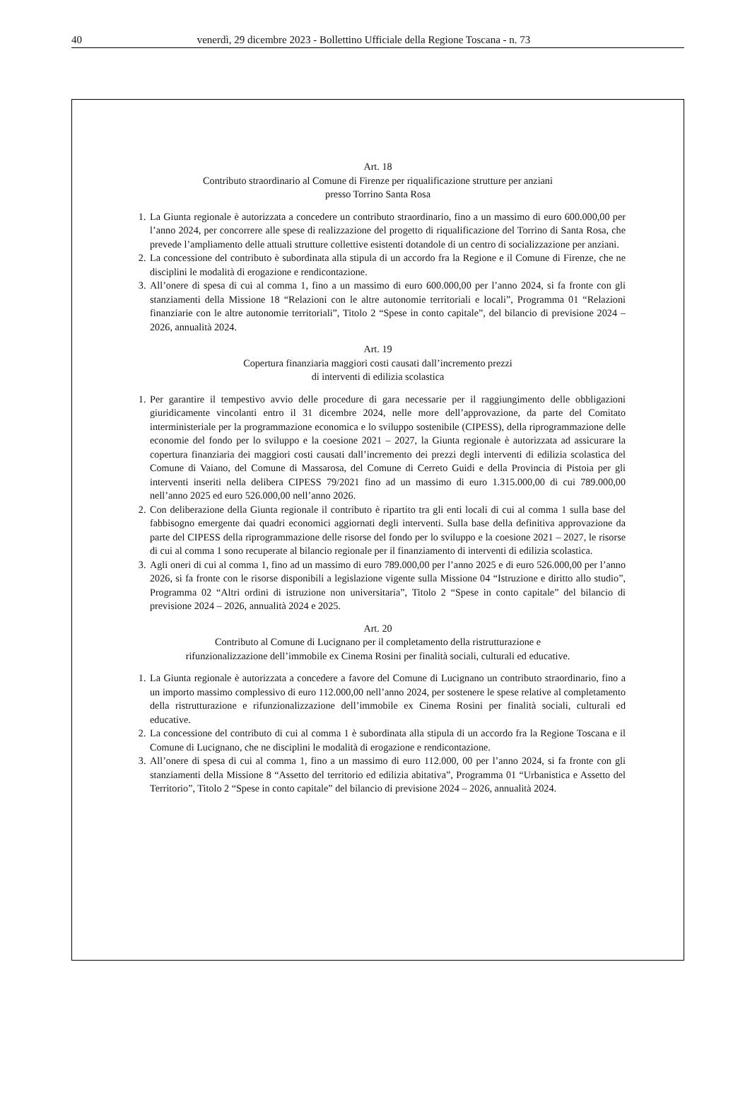40 venerdì, 29 dicembre 2023 - Bollettino Ufficiale della Regione Toscana - n. 73
Art. 18
Contributo straordinario al Comune di Firenze per riqualificazione strutture per anziani
presso Torrino Santa Rosa
1. La Giunta regionale è autorizzata a concedere un contributo straordinario, fino a un massimo di euro 600.000,00 per l’anno 2024, per concorrere alle spese di realizzazione del progetto di riqualificazione del Torrino di Santa Rosa, che prevede l’ampliamento delle attuali strutture collettive esistenti dotandole di un centro di socializzazione per anziani.
2. La concessione del contributo è subordinata alla stipula di un accordo fra la Regione e il Comune di Firenze, che ne disciplini le modalità di erogazione e rendicontazione.
3. All’onere di spesa di cui al comma 1, fino a un massimo di euro 600.000,00 per l’anno 2024, si fa fronte con gli stanziamenti della Missione 18 “Relazioni con le altre autonomie territoriali e locali”, Programma 01 “Relazioni finanziarie con le altre autonomie territoriali”, Titolo 2 “Spese in conto capitale”, del bilancio di previsione 2024 – 2026, annualità 2024.
Art. 19
Copertura finanziaria maggiori costi causati dall’incremento prezzi
di interventi di edilizia scolastica
1. Per garantire il tempestivo avvio delle procedure di gara necessarie per il raggiungimento delle obbligazioni giuridicamente vincolanti entro il 31 dicembre 2024, nelle more dell’approvazione, da parte del Comitato interministeriale per la programmazione economica e lo sviluppo sostenibile (CIPESS), della riprogrammazione delle economie del fondo per lo sviluppo e la coesione 2021 – 2027, la Giunta regionale è autorizzata ad assicurare la copertura finanziaria dei maggiori costi causati dall’incremento dei prezzi degli interventi di edilizia scolastica del Comune di Vaiano, del Comune di Massarosa, del Comune di Cerreto Guidi e della Provincia di Pistoia per gli interventi inseriti nella delibera CIPESS 79/2021 fino ad un massimo di euro 1.315.000,00 di cui 789.000,00 nell’anno 2025 ed euro 526.000,00 nell’anno 2026.
2. Con deliberazione della Giunta regionale il contributo è ripartito tra gli enti locali di cui al comma 1 sulla base del fabbisogno emergente dai quadri economici aggiornati degli interventi. Sulla base della definitiva approvazione da parte del CIPESS della riprogrammazione delle risorse del fondo per lo sviluppo e la coesione 2021 – 2027, le risorse di cui al comma 1 sono recuperate al bilancio regionale per il finanziamento di interventi di edilizia scolastica.
3. Agli oneri di cui al comma 1, fino ad un massimo di euro 789.000,00 per l’anno 2025 e di euro 526.000,00 per l’anno 2026, si fa fronte con le risorse disponibili a legislazione vigente sulla Missione 04 “Istruzione e diritto allo studio”, Programma 02 “Altri ordini di istruzione non universitaria”, Titolo 2 “Spese in conto capitale” del bilancio di previsione 2024 – 2026, annualità 2024 e 2025.
Art. 20
Contributo al Comune di Lucignano per il completamento della ristrutturazione e
rifunzionalizzazione dell’immobile ex Cinema Rosini per finalità sociali, culturali ed educative.
1. La Giunta regionale è autorizzata a concedere a favore del Comune di Lucignano un contributo straordinario, fino a un importo massimo complessivo di euro 112.000,00 nell’anno 2024, per sostenere le spese relative al completamento della ristrutturazione e rifunzionalizzazione dell’immobile ex Cinema Rosini per finalità sociali, culturali ed educative.
2. La concessione del contributo di cui al comma 1 è subordinata alla stipula di un accordo fra la Regione Toscana e il Comune di Lucignano, che ne disciplini le modalità di erogazione e rendicontazione.
3. All’onere di spesa di cui al comma 1, fino a un massimo di euro 112.000, 00 per l’anno 2024, si fa fronte con gli stanziamenti della Missione 8 “Assetto del territorio ed edilizia abitativa”, Programma 01 “Urbanistica e Assetto del Territorio”, Titolo 2 “Spese in conto capitale” del bilancio di previsione 2024 – 2026, annualità 2024.